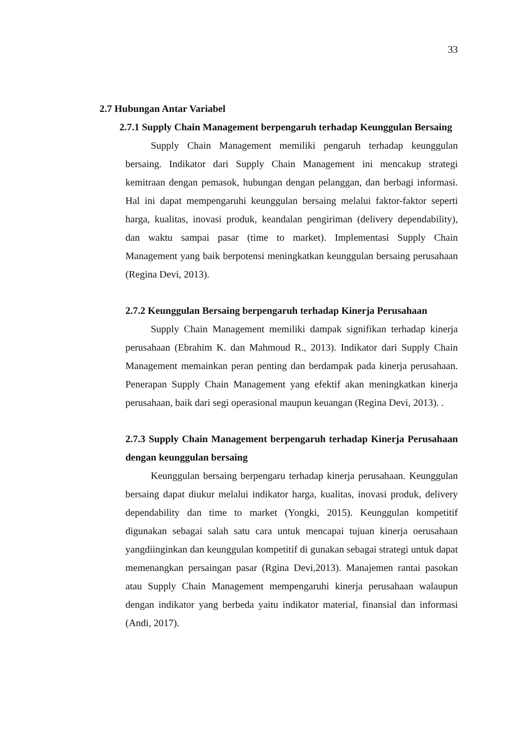33
2.7 Hubungan Antar Variabel
2.7.1 Supply Chain Management berpengaruh terhadap Keunggulan Bersaing
Supply Chain Management memiliki pengaruh terhadap keunggulan bersaing. Indikator dari Supply Chain Management ini mencakup strategi kemitraan dengan pemasok, hubungan dengan pelanggan, dan berbagi informasi. Hal ini dapat mempengaruhi keunggulan bersaing melalui faktor-faktor seperti harga, kualitas, inovasi produk, keandalan pengiriman (delivery dependability), dan waktu sampai pasar (time to market). Implementasi Supply Chain Management yang baik berpotensi meningkatkan keunggulan bersaing perusahaan (Regina Devi, 2013).
2.7.2 Keunggulan Bersaing berpengaruh terhadap Kinerja Perusahaan
Supply Chain Management memiliki dampak signifikan terhadap kinerja perusahaan (Ebrahim K. dan Mahmoud R., 2013). Indikator dari Supply Chain Management memainkan peran penting dan berdampak pada kinerja perusahaan. Penerapan Supply Chain Management yang efektif akan meningkatkan kinerja perusahaan, baik dari segi operasional maupun keuangan (Regina Devi, 2013). .
2.7.3 Supply Chain Management berpengaruh terhadap Kinerja Perusahaan dengan keunggulan bersaing
Keunggulan bersaing berpengaru terhadap kinerja perusahaan. Keunggulan bersaing dapat diukur melalui indikator harga, kualitas, inovasi produk, delivery dependability dan time to market (Yongki, 2015). Keunggulan kompetitif digunakan sebagai salah satu cara untuk mencapai tujuan kinerja oerusahaan yangdiinginkan dan keunggulan kompetitif di gunakan sebagai strategi untuk dapat memenangkan persaingan pasar (Rgina Devi,2013). Manajemen rantai pasokan atau Supply Chain Management mempengaruhi kinerja perusahaan walaupun dengan indikator yang berbeda yaitu indikator material, finansial dan informasi (Andi, 2017).